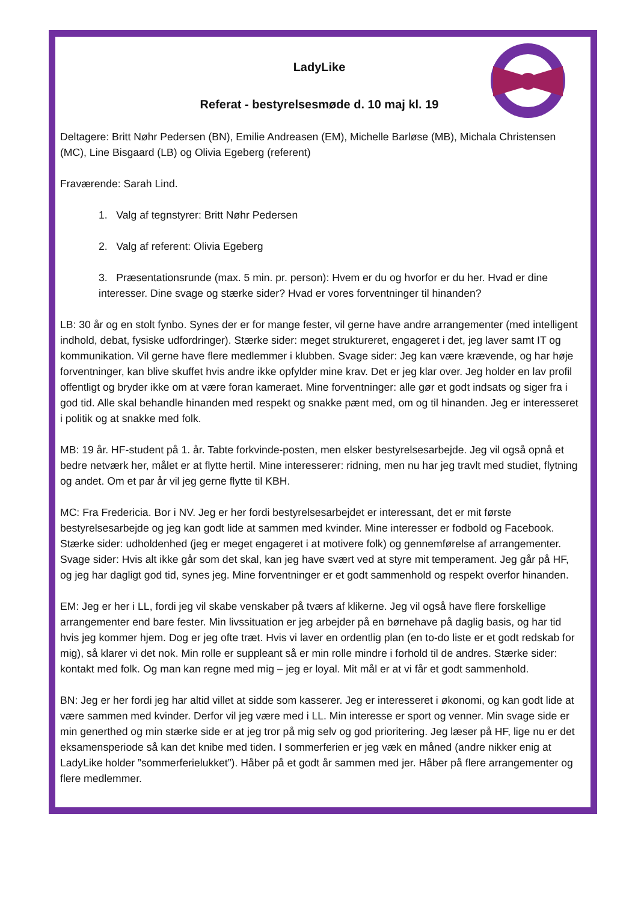LadyLike
Referat - bestyrelsesmøde d. 10 maj kl. 19
Deltagere: Britt Nøhr Pedersen (BN), Emilie Andreasen (EM), Michelle Barløse (MB), Michala Christensen (MC), Line Bisgaard (LB) og Olivia Egeberg (referent)
Fraværende: Sarah Lind.
1. Valg af tegnstyrer: Britt Nøhr Pedersen
2. Valg af referent: Olivia Egeberg
3. Præsentationsrunde (max. 5 min. pr. person): Hvem er du og hvorfor er du her. Hvad er dine interesser. Dine svage og stærke sider? Hvad er vores forventninger til hinanden?
LB: 30 år og en stolt fynbo. Synes der er for mange fester, vil gerne have andre arrangementer (med intelligent indhold, debat, fysiske udfordringer). Stærke sider: meget struktureret, engageret i det, jeg laver samt IT og kommunikation. Vil gerne have flere medlemmer i klubben. Svage sider: Jeg kan være krævende, og har høje forventninger, kan blive skuffet hvis andre ikke opfylder mine krav. Det er jeg klar over. Jeg holder en lav profil offentligt og bryder ikke om at være foran kameraet. Mine forventninger: alle gør et godt indsats og siger fra i god tid. Alle skal behandle hinanden med respekt og snakke pænt med, om og til hinanden. Jeg er interesseret i politik og at snakke med folk.
MB: 19 år. HF-student på 1. år. Tabte forkvinde-posten, men elsker bestyrelsesarbejde. Jeg vil også opnå et bedre netværk her, målet er at flytte hertil. Mine interesserer: ridning, men nu har jeg travlt med studiet, flytning og andet. Om et par år vil jeg gerne flytte til KBH.
MC: Fra Fredericia. Bor i NV. Jeg er her fordi bestyrelsesarbejdet er interessant, det er mit første bestyrelsesarbejde og jeg kan godt lide at sammen med kvinder. Mine interesser er fodbold og Facebook. Stærke sider: udholdenhed (jeg er meget engageret i at motivere folk) og gennemførelse af arrangementer. Svage sider: Hvis alt ikke går som det skal, kan jeg have svært ved at styre mit temperament. Jeg går på HF, og jeg har dagligt god tid, synes jeg. Mine forventninger er et godt sammenhold og respekt overfor hinanden.
EM: Jeg er her i LL, fordi jeg vil skabe venskaber på tværs af klikerne. Jeg vil også have flere forskellige arrangementer end bare fester. Min livssituation er jeg arbejder på en børnehave på daglig basis, og har tid hvis jeg kommer hjem. Dog er jeg ofte træt. Hvis vi laver en ordentlig plan (en to-do liste er et godt redskab for mig), så klarer vi det nok. Min rolle er suppleant så er min rolle mindre i forhold til de andres. Stærke sider: kontakt med folk. Og man kan regne med mig – jeg er loyal. Mit mål er at vi får et godt sammenhold.
BN: Jeg er her fordi jeg har altid villet at sidde som kasserer. Jeg er interesseret i økonomi, og kan godt lide at være sammen med kvinder. Derfor vil jeg være med i LL. Min interesse er sport og venner. Min svage side er min generthed og min stærke side er at jeg tror på mig selv og god prioritering. Jeg læser på HF, lige nu er det eksamensperiode så kan det knibe med tiden. I sommerferien er jeg væk en måned (andre nikker enig at LadyLike holder ”sommerferielukket”). Håber på et godt år sammen med jer. Håber på flere arrangementer og flere medlemmer.